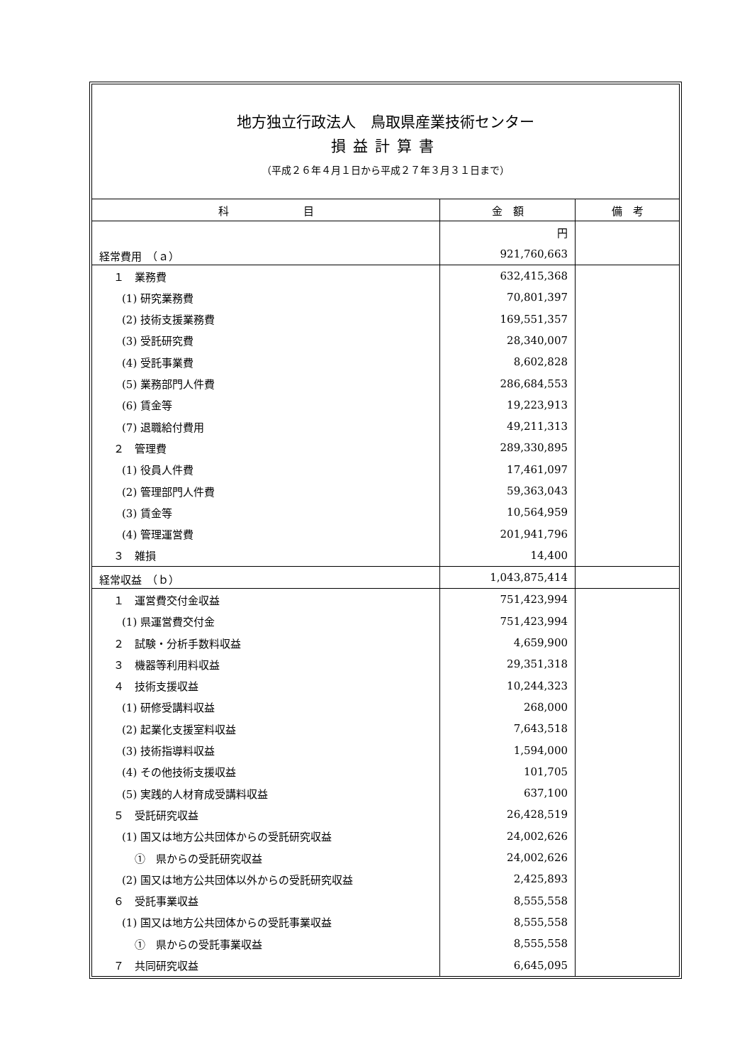地方独立行政法人　鳥取県産業技術センター
損益計算書
（平成２６年４月１日から平成２７年３月３１日まで）
| 科 目 | 金 額 | 備 考 |
| --- | --- | --- |
| | 円 | |
| 経常費用 （ａ） | 921,760,663 | |
| １ 業務費 | 632,415,368 | |
| (1) 研究業務費 | 70,801,397 | |
| (2) 技術支援業務費 | 169,551,357 | |
| (3) 受託研究費 | 28,340,007 | |
| (4) 受託事業費 | 8,602,828 | |
| (5) 業務部門人件費 | 286,684,553 | |
| (6) 賃金等 | 19,223,913 | |
| (7) 退職給付費用 | 49,211,313 | |
| ２ 管理費 | 289,330,895 | |
| (1) 役員人件費 | 17,461,097 | |
| (2) 管理部門人件費 | 59,363,043 | |
| (3) 賃金等 | 10,564,959 | |
| (4) 管理運営費 | 201,941,796 | |
| ３ 雑損 | 14,400 | |
| 経常収益 （ｂ） | 1,043,875,414 | |
| １ 運営費交付金収益 | 751,423,994 | |
| (1) 県運営費交付金 | 751,423,994 | |
| ２ 試験・分析手数料収益 | 4,659,900 | |
| ３ 機器等利用料収益 | 29,351,318 | |
| ４ 技術支援収益 | 10,244,323 | |
| (1) 研修受講料収益 | 268,000 | |
| (2) 起業化支援室料収益 | 7,643,518 | |
| (3) 技術指導料収益 | 1,594,000 | |
| (4) その他技術支援収益 | 101,705 | |
| (5) 実践的人材育成受講料収益 | 637,100 | |
| ５ 受託研究収益 | 26,428,519 | |
| (1) 国又は地方公共団体からの受託研究収益 | 24,002,626 | |
| ① 県からの受託研究収益 | 24,002,626 | |
| (2) 国又は地方公共団体以外からの受託研究収益 | 2,425,893 | |
| ６ 受託事業収益 | 8,555,558 | |
| (1) 国又は地方公共団体からの受託事業収益 | 8,555,558 | |
| ① 県からの受託事業収益 | 8,555,558 | |
| ７ 共同研究収益 | 6,645,095 | |